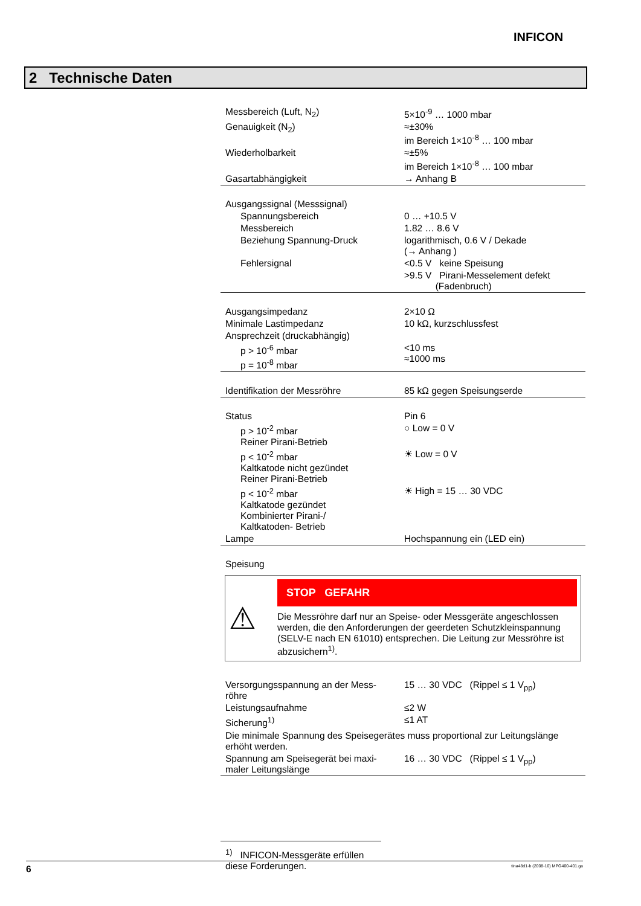INFICON
2 Technische Daten
| Messbereich (Luft, N<sub>2</sub>) | 5×10<sup>-9</sup> … 1000 mbar |
| Genauigkeit (N<sub>2</sub>) | ≈±30% im Bereich 1×10<sup>-8</sup> … 100 mbar |
| Wiederholbarkeit | ≈±5% im Bereich 1×10<sup>-8</sup> … 100 mbar |
| Gasartabhängigkeit | → Anhang B |
| Ausgangssignal (Messsignal) | |
| Spannungsbereich | 0 … +10.5 V |
| Messbereich | 1.82 … 8.6 V |
| Beziehung Spannung-Druck | logarithmisch, 0.6 V / Dekade (→ Anhang ) |
| Fehlersignal | <0.5 V keine Speisung |
| | >9.5 V Pirani-Messelement defekt (Fadenbruch) |
| Ausgangsimpedanz | 2×10 Ω |
| Minimale Lastimpedanz | 10 kΩ, kurzschlussfest |
| Ansprechzeit (druckabhängig) | |
| p > 10<sup>-6</sup> mbar p = 10<sup>-8</sup> mbar | <10 ms ≈1000 ms |
| Identifikation der Messröhre | 85 kΩ gegen Speisungserde |
| Status | Pin 6 |
| p > 10<sup>-2</sup> mbar Reiner Pirani-Betrieb | ○ Low = 0 V |
| p < 10<sup>-2</sup> mbar Kaltkatode nicht gezündet Reiner Pirani-Betrieb | ☀ Low = 0 V |
| p < 10<sup>-2</sup> mbar Kaltkatode gezündet Kombinierter Pirani-/ Kaltkatoden- Betrieb | ☀ High = 15 … 30 VDC |
| Lampe | Hochspannung ein (LED ein) |
| Speisung | |
⚠
STOP GEFAHR
Die Messröhre darf nur an Speise- oder Messgeräte angeschlossen werden, die den Anforderungen der geerdeten Schutzkleinspannung (SELV-E nach EN 61010) entsprechen. Die Leitung zur Messröhre ist abzusichern<sup>1)</sup>.
| Versorgungsspannung an der Mess- röhre | 15 … 30 VDC (Rippel ≤ 1 V<sub>pp</sub>) |
| Leistungsaufnahme | ≤2 W |
| Sicherung<sup>1)</sup> | ≤1 AT |
| Die minimale Spannung des Speisegerätes muss proportional zur Leitungslänge erhöht werden. | |
| Spannung am Speisegerät bei maxi- maler Leitungslänge | 16 … 30 VDC (Rippel ≤ 1 V<sub>pp</sub>) |
<sup>1)</sup> INFICON-Messgeräte erfüllen diese Forderungen.
6 tina48d1-b (2008-10) MPG400-401.ga